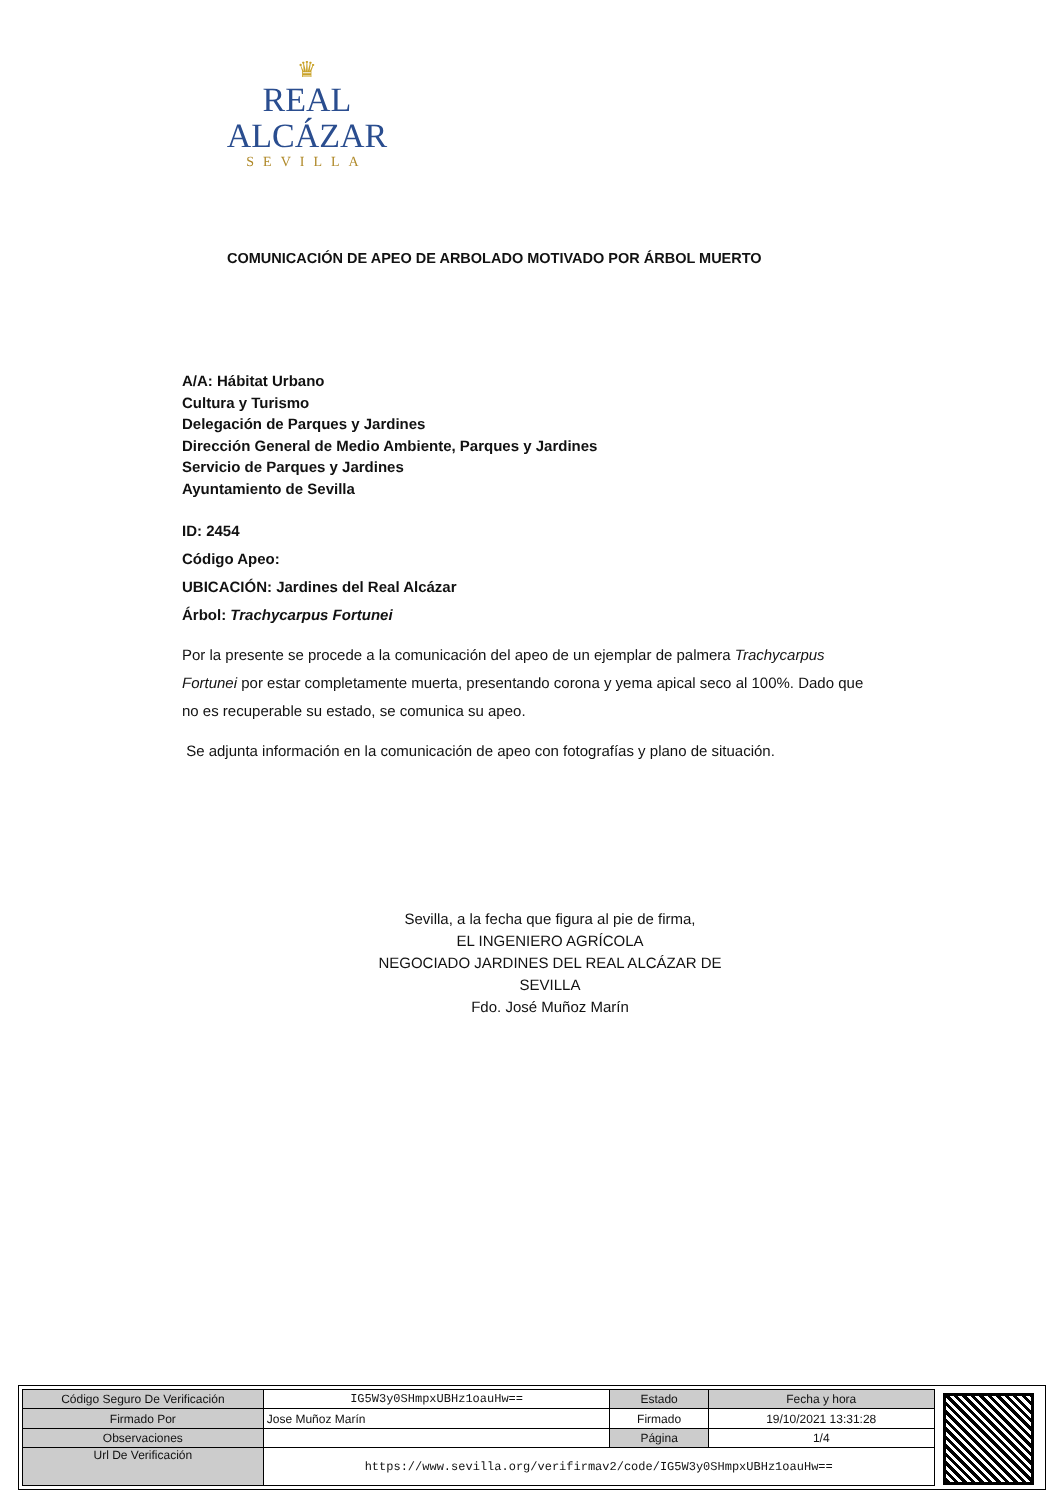♛
REAL ALCÁZAR
SEVILLA
COMUNICACIÓN DE APEO DE ARBOLADO MOTIVADO POR ÁRBOL MUERTO
A/A: Hábitat Urbano
Cultura y Turismo
Delegación de Parques y Jardines
Dirección General de Medio Ambiente, Parques y Jardines
Servicio de Parques y Jardines
Ayuntamiento de Sevilla
ID: 2454
Código Apeo:
UBICACIÓN: Jardines del Real Alcázar
Árbol: Trachycarpus Fortunei
Por la presente se procede a la comunicación del apeo de un ejemplar de palmera Trachycarpus Fortunei por estar completamente muerta, presentando corona y yema apical seco al 100%. Dado que no es recuperable su estado, se comunica su apeo.
Se adjunta información en la comunicación de apeo con fotografías y plano de situación.
Sevilla, a la fecha que figura al pie de firma,
EL INGENIERO AGRÍCOLA
NEGOCIADO JARDINES DEL REAL ALCÁZAR DE SEVILLA
Fdo. José Muñoz Marín
| Código Seguro De Verificación | IG5W3y0SHmpxUBHz1oauHw== | Estado | Fecha y hora |
| Firmado Por | Jose Muñoz Marín | Firmado | 19/10/2021 13:31:28 |
| Observaciones | | Página | 1/4 |
| Url De Verificación | https://www.sevilla.org/verifirmav2/code/IG5W3y0SHmpxUBHz1oauHw== | | |